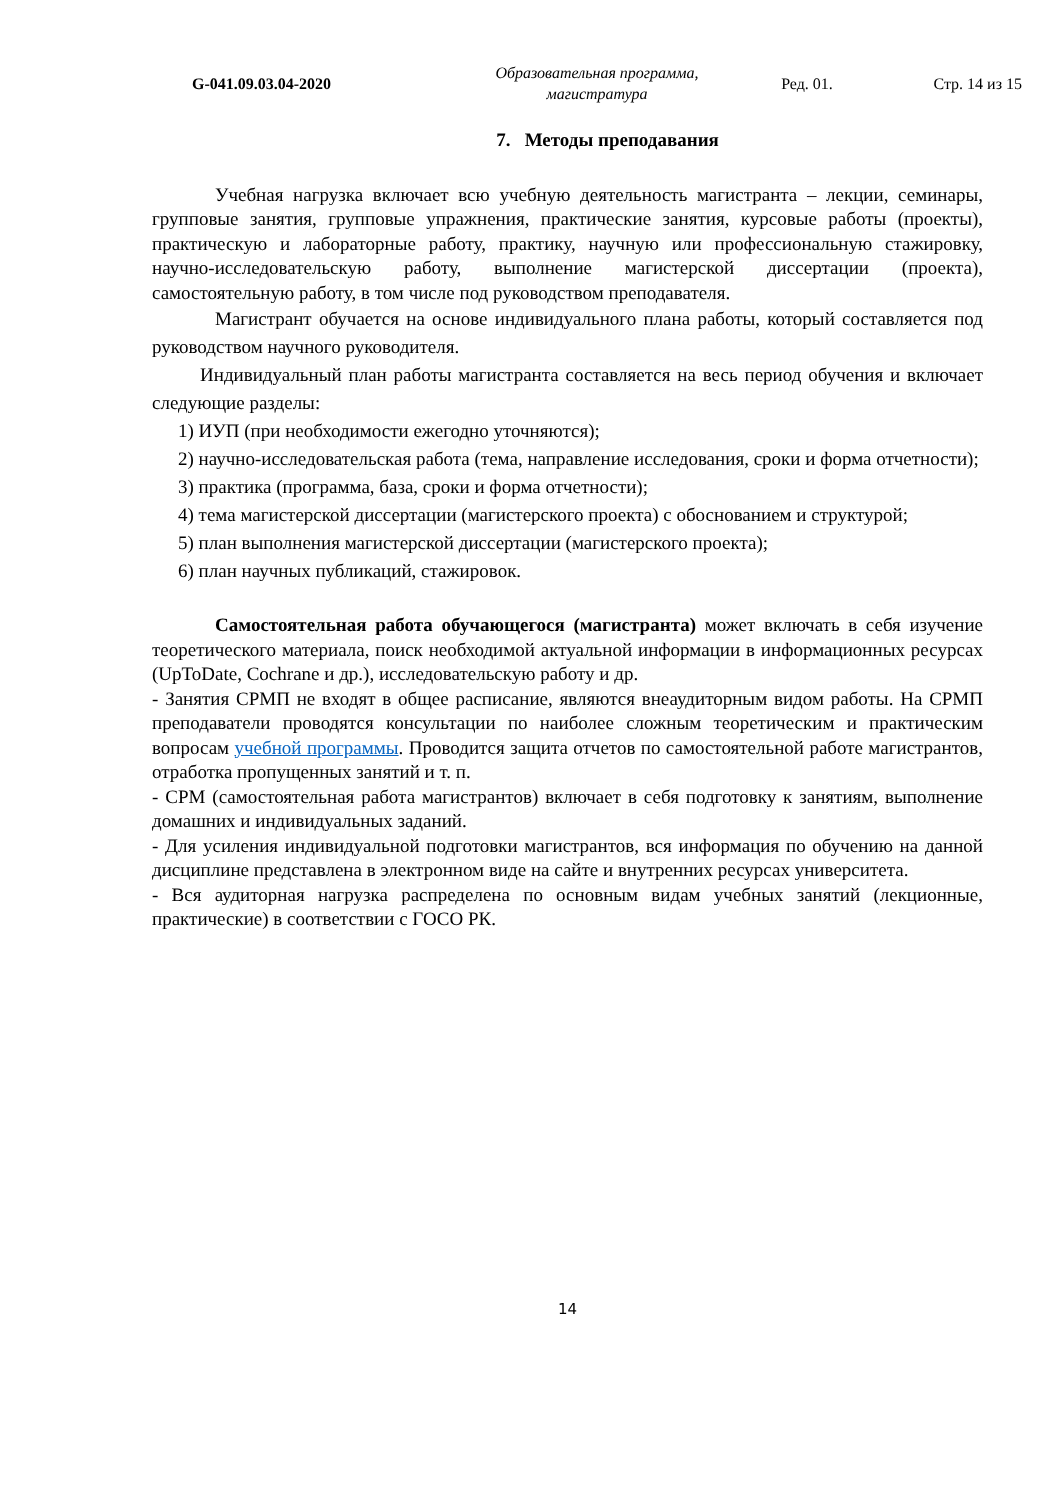G-041.09.03.04-2020
Образовательная программа, магистратура
Ред. 01. Стр. 14 из 15
7. Методы преподавания
Учебная нагрузка включает всю учебную деятельность магистранта – лекции, семинары, групповые занятия, групповые упражнения, практические занятия, курсовые работы (проекты), практическую и лабораторные работу, практику, научную или профессиональную стажировку, научно-исследовательскую работу, выполнение магистерской диссертации (проекта), самостоятельную работу, в том числе под руководством преподавателя.
Магистрант обучается на основе индивидуального плана работы, который составляется под руководством научного руководителя.
Индивидуальный план работы магистранта составляется на весь период обучения и включает следующие разделы:
1) ИУП (при необходимости ежегодно уточняются);
2) научно-исследовательская работа (тема, направление исследования, сроки и форма отчетности);
3) практика (программа, база, сроки и форма отчетности);
4) тема магистерской диссертации (магистерского проекта) с обоснованием и структурой;
5) план выполнения магистерской диссертации (магистерского проекта);
6) план научных публикаций, стажировок.
Самостоятельная работа обучающегося (магистранта) может включать в себя изучение теоретического материала, поиск необходимой актуальной информации в информационных ресурсах (UpToDate, Cochrane и др.), исследовательскую работу и др.
- Занятия СРМП не входят в общее расписание, являются внеаудиторным видом работы. На СРМП преподаватели проводятся консультации по наиболее сложным теоретическим и практическим вопросам учебной программы. Проводится защита отчетов по самостоятельной работе магистрантов, отработка пропущенных занятий и т. п.
- СРМ (самостоятельная работа магистрантов) включает в себя подготовку к занятиям, выполнение домашних и индивидуальных заданий.
- Для усиления индивидуальной подготовки магистрантов, вся информация по обучению на данной дисциплине представлена в электронном виде на сайте и внутренних ресурсах университета.
- Вся аудиторная нагрузка распределена по основным видам учебных занятий (лекционные, практические) в соответствии с ГОСО РК.
14